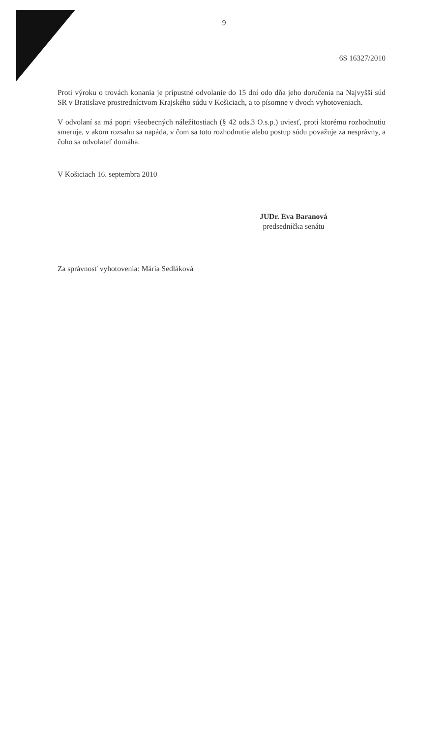9
6S 16327/2010
Proti výroku o trovách konania je prípustné odvolanie do 15 dní odo dňa jeho doručenia na Najvyšší súd SR v Bratislave prostredníctvom Krajského súdu v Košiciach, a to písomne v dvoch vyhotoveniach.
V odvolaní sa má popri všeobecných náležitostiach (§ 42 ods.3 O.s.p.) uviesť, proti ktorému rozhodnutiu smeruje, v akom rozsahu sa napáda, v čom sa toto rozhodnutie alebo postup súdu považuje za nesprávny, a čoho sa odvolateľ domáha.
V Košiciach 16. septembra 2010
JUDr. Eva Baranová
predsedníčka senátu
Za správnosť vyhotovenia: Mária Sedláková